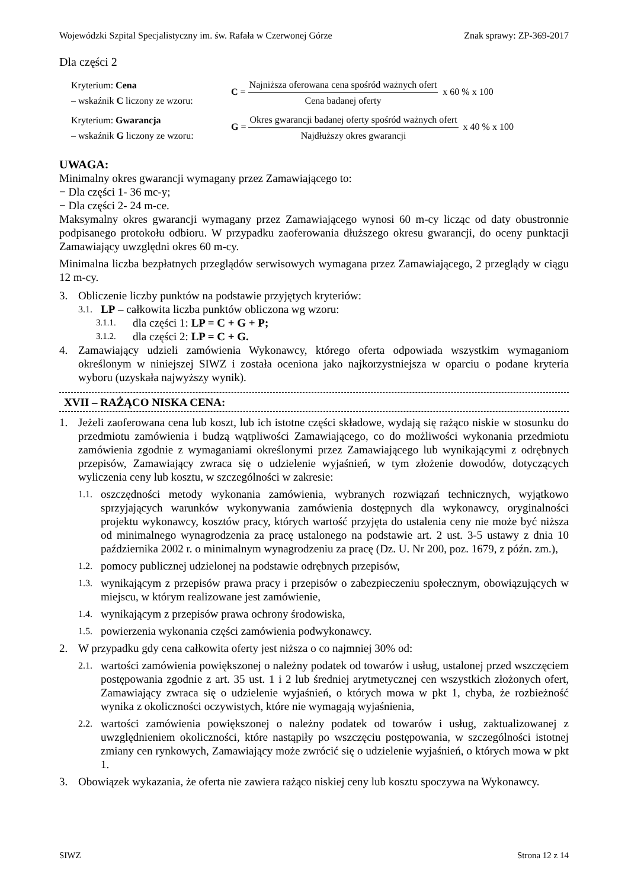Wojewódzki Szpital Specjalistyczny im. św. Rafała w Czerwonej Górze Znak sprawy: ZP-369-2017
Dla części 2
Kryterium: Cena
– wskaźnik C liczony ze wzoru:
C =
Najniższa oferowana cena spośród ważnych ofert
Cena badanej oferty
x 60 % x 100
Kryterium: Gwarancja
– wskaźnik G liczony ze wzoru:
G =
Okres gwarancji badanej oferty spośród ważnych ofert
Najdłuższy okres gwarancji
x 40 % x 100
UWAGA:
Minimalny okres gwarancji wymagany przez Zamawiającego to:
− Dla części 1- 36 mc-y;
− Dla części 2- 24 m-ce.
Maksymalny okres gwarancji wymagany przez Zamawiającego wynosi 60 m-cy licząc od daty obustronnie podpisanego protokołu odbioru. W przypadku zaoferowania dłuższego okresu gwarancji, do oceny punktacji Zamawiający uwzględni okres 60 m-cy.
Minimalna liczba bezpłatnych przeglądów serwisowych wymagana przez Zamawiającego, 2 przeglądy w ciągu 12 m-cy.
3. Obliczenie liczby punktów na podstawie przyjętych kryteriów:
3.1. LP – całkowita liczba punktów obliczona wg wzoru:
3.1.1. dla części 1: LP = C + G + P;
3.1.2. dla części 2: LP = C + G.
4. Zamawiający udzieli zamówienia Wykonawcy, którego oferta odpowiada wszystkim wymaganiom określonym w niniejszej SIWZ i została oceniona jako najkorzystniejsza w oparciu o podane kryteria wyboru (uzyskała najwyższy wynik).
XVII – RAŻĄCO NISKA CENA:
1. Jeżeli zaoferowana cena lub koszt, lub ich istotne części składowe, wydają się rażąco niskie w stosunku do przedmiotu zamówienia i budzą wątpliwości Zamawiającego, co do możliwości wykonania przedmiotu zamówienia zgodnie z wymaganiami określonymi przez Zamawiającego lub wynikającymi z odrębnych przepisów, Zamawiający zwraca się o udzielenie wyjaśnień, w tym złożenie dowodów, dotyczących wyliczenia ceny lub kosztu, w szczególności w zakresie:
1.1. oszczędności metody wykonania zamówienia, wybranych rozwiązań technicznych, wyjątkowo sprzyjających warunków wykonywania zamówienia dostępnych dla wykonawcy, oryginalności projektu wykonawcy, kosztów pracy, których wartość przyjęta do ustalenia ceny nie może być niższa od minimalnego wynagrodzenia za pracę ustalonego na podstawie art. 2 ust. 3-5 ustawy z dnia 10 października 2002 r. o minimalnym wynagrodzeniu za pracę (Dz. U. Nr 200, poz. 1679, z późn. zm.),
1.2. pomocy publicznej udzielonej na podstawie odrębnych przepisów,
1.3. wynikającym z przepisów prawa pracy i przepisów o zabezpieczeniu społecznym, obowiązujących w miejscu, w którym realizowane jest zamówienie,
1.4. wynikającym z przepisów prawa ochrony środowiska,
1.5. powierzenia wykonania części zamówienia podwykonawcy.
2. W przypadku gdy cena całkowita oferty jest niższa o co najmniej 30% od:
2.1. wartości zamówienia powiększonej o należny podatek od towarów i usług, ustalonej przed wszczęciem postępowania zgodnie z art. 35 ust. 1 i 2 lub średniej arytmetycznej cen wszystkich złożonych ofert, Zamawiający zwraca się o udzielenie wyjaśnień, o których mowa w pkt 1, chyba, że rozbieżność wynika z okoliczności oczywistych, które nie wymagają wyjaśnienia,
2.2. wartości zamówienia powiększonej o należny podatek od towarów i usług, zaktualizowanej z uwzględnieniem okoliczności, które nastąpiły po wszczęciu postępowania, w szczególności istotnej zmiany cen rynkowych, Zamawiający może zwrócić się o udzielenie wyjaśnień, o których mowa w pkt 1.
3. Obowiązek wykazania, że oferta nie zawiera rażąco niskiej ceny lub kosztu spoczywa na Wykonawcy.
SIWZ Strona 12 z 14